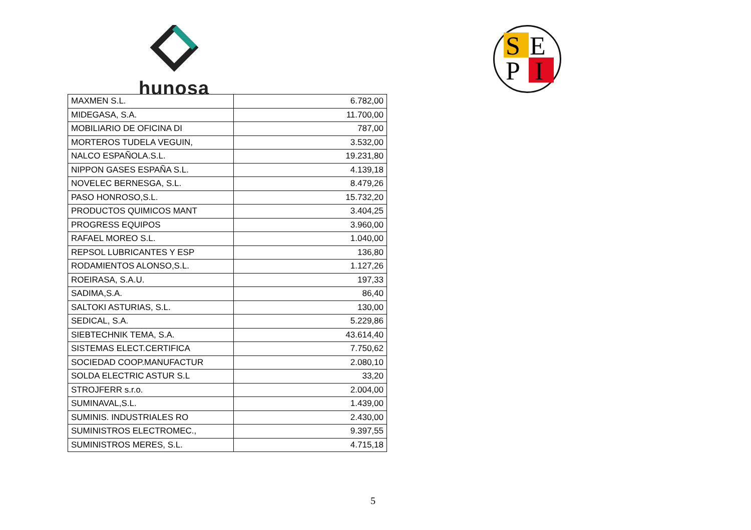hunosa
S
E
P
I
| MAXMEN S.L. | 6.782,00 |
| MIDEGASA, S.A. | 11.700,00 |
| MOBILIARIO DE OFICINA DI | 787,00 |
| MORTEROS TUDELA VEGUIN, | 3.532,00 |
| NALCO ESPAÑOLA.S.L. | 19.231,80 |
| NIPPON GASES ESPAÑA S.L. | 4.139,18 |
| NOVELEC BERNESGA, S.L. | 8.479,26 |
| PASO HONROSO,S.L. | 15.732,20 |
| PRODUCTOS QUIMICOS MANT | 3.404,25 |
| PROGRESS EQUIPOS | 3.960,00 |
| RAFAEL MOREO S.L. | 1.040,00 |
| REPSOL LUBRICANTES Y ESP | 136,80 |
| RODAMIENTOS ALONSO,S.L. | 1.127,26 |
| ROEIRASA, S.A.U. | 197,33 |
| SADIMA,S.A. | 86,40 |
| SALTOKI ASTURIAS, S.L. | 130,00 |
| SEDICAL, S.A. | 5.229,86 |
| SIEBTECHNIK TEMA, S.A. | 43.614,40 |
| SISTEMAS ELECT.CERTIFICA | 7.750,62 |
| SOCIEDAD COOP.MANUFACTUR | 2.080,10 |
| SOLDA ELECTRIC ASTUR S.L | 33,20 |
| STROJFERR s.r.o. | 2.004,00 |
| SUMINAVAL,S.L. | 1.439,00 |
| SUMINIS. INDUSTRIALES RO | 2.430,00 |
| SUMINISTROS ELECTROMEC., | 9.397,55 |
| SUMINISTROS MERES, S.L. | 4.715,18 |
5